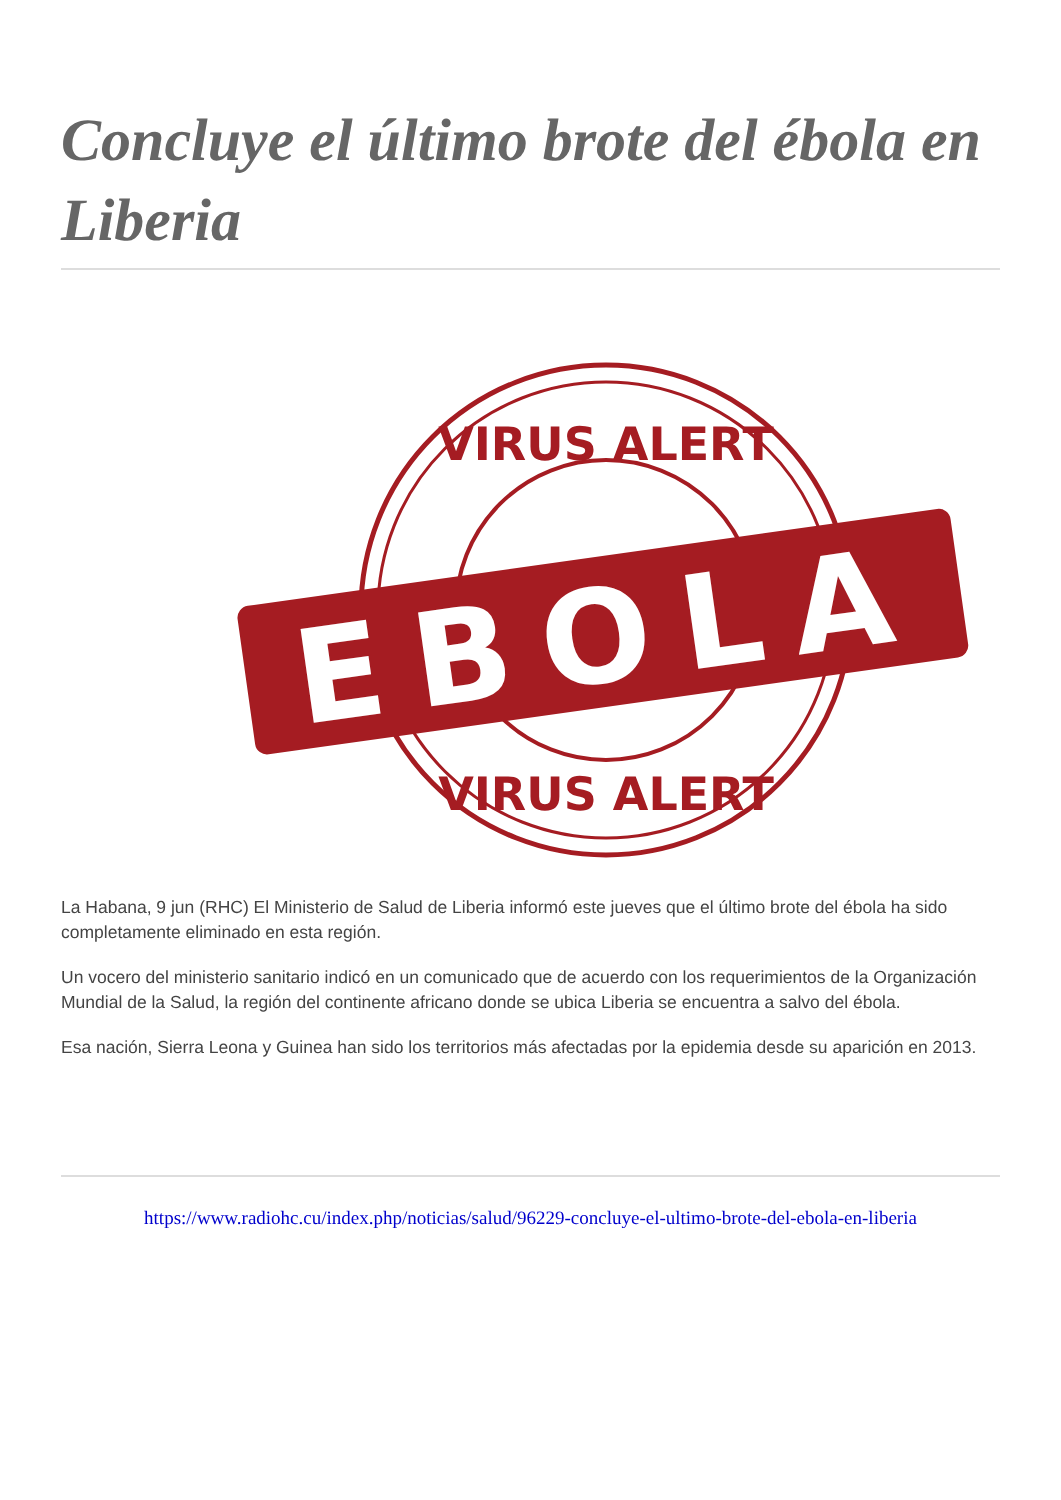Concluye el último brote del ébola en Liberia
VIRUS ALERT
EBOLA
VIRUS ALERT
La Habana, 9 jun (RHC) El Ministerio de Salud de Liberia informó este jueves que el último brote del ébola ha sido completamente eliminado en esta región.
Un vocero del ministerio sanitario indicó en un comunicado que de acuerdo con los requerimientos de la Organización Mundial de la Salud, la región del continente africano donde se ubica Liberia se encuentra a salvo del ébola.
Esa nación, Sierra Leona y Guinea han sido los territorios más afectadas por la epidemia desde su aparición en 2013.
https://www.radiohc.cu/index.php/noticias/salud/96229-concluye-el-ultimo-brote-del-ebola-en-liberia